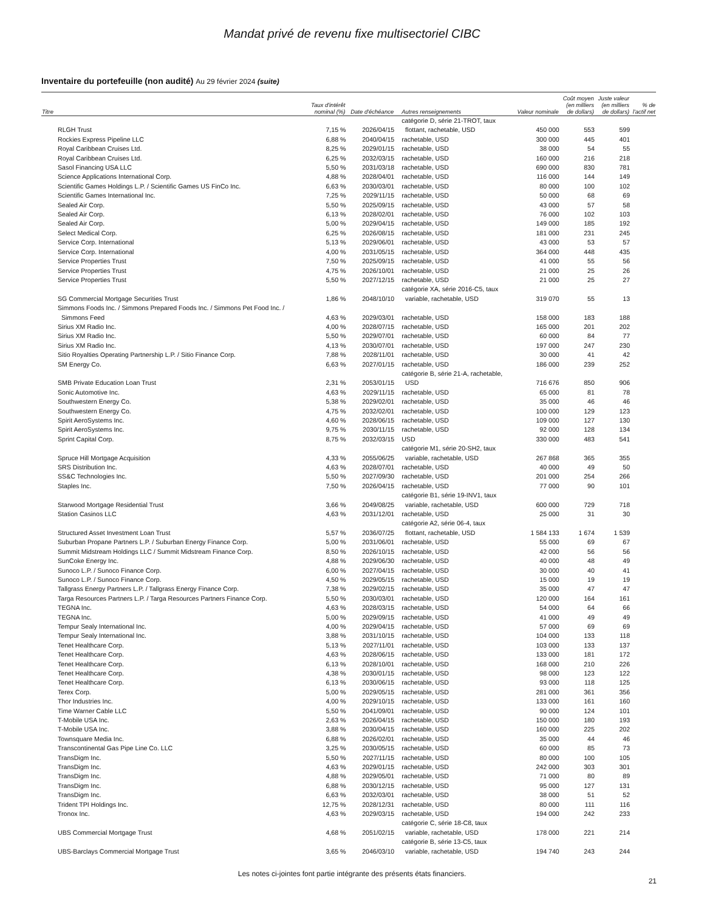Mandat privé de revenu fixe multisectoriel CIBC
Inventaire du portefeuille (non audité) Au 29 février 2024 (suite)
| Titre | Taux d'intérêt nominal (%) | Date d'échéance | Autres renseignements | Valeur nominale | Coût moyen (en milliers de dollars) | Juste valeur (en milliers de dollars) | % de l'actif net |
| --- | --- | --- | --- | --- | --- | --- | --- |
| RLGH Trust | 7,15 % | 2026/04/15 | catégorie D, série 21-TROT, taux flottant, rachetable, USD | 450 000 | 553 | 599 | |
| Rockies Express Pipeline LLC | 6,88 % | 2040/04/15 | rachetable, USD | 300 000 | 445 | 401 | |
| Royal Caribbean Cruises Ltd. | 8,25 % | 2029/01/15 | rachetable, USD | 38 000 | 54 | 55 | |
| Royal Caribbean Cruises Ltd. | 6,25 % | 2032/03/15 | rachetable, USD | 160 000 | 216 | 218 | |
| Sasol Financing USA LLC | 5,50 % | 2031/03/18 | rachetable, USD | 690 000 | 830 | 781 | |
| Science Applications International Corp. | 4,88 % | 2028/04/01 | rachetable, USD | 116 000 | 144 | 149 | |
| Scientific Games Holdings L.P. / Scientific Games US FinCo Inc. | 6,63 % | 2030/03/01 | rachetable, USD | 80 000 | 100 | 102 | |
| Scientific Games International Inc. | 7,25 % | 2029/11/15 | rachetable, USD | 50 000 | 68 | 69 | |
| Sealed Air Corp. | 5,50 % | 2025/09/15 | rachetable, USD | 43 000 | 57 | 58 | |
| Sealed Air Corp. | 6,13 % | 2028/02/01 | rachetable, USD | 76 000 | 102 | 103 | |
| Sealed Air Corp. | 5,00 % | 2029/04/15 | rachetable, USD | 149 000 | 185 | 192 | |
| Select Medical Corp. | 6,25 % | 2026/08/15 | rachetable, USD | 181 000 | 231 | 245 | |
| Service Corp. International | 5,13 % | 2029/06/01 | rachetable, USD | 43 000 | 53 | 57 | |
| Service Corp. International | 4,00 % | 2031/05/15 | rachetable, USD | 364 000 | 448 | 435 | |
| Service Properties Trust | 7,50 % | 2025/09/15 | rachetable, USD | 41 000 | 55 | 56 | |
| Service Properties Trust | 4,75 % | 2026/10/01 | rachetable, USD | 21 000 | 25 | 26 | |
| Service Properties Trust | 5,50 % | 2027/12/15 | rachetable, USD | 21 000 | 25 | 27 | |
| SG Commercial Mortgage Securities Trust | 1,86 % | 2048/10/10 | catégorie XA, série 2016-C5, taux variable, rachetable, USD | 319 070 | 55 | 13 | |
| Simmons Foods Inc. / Simmons Prepared Foods Inc. / Simmons Pet Food Inc. / Simmons Feed | 4,63 % | 2029/03/01 | rachetable, USD | 158 000 | 183 | 188 | |
| Sirius XM Radio Inc. | 4,00 % | 2028/07/15 | rachetable, USD | 165 000 | 201 | 202 | |
| Sirius XM Radio Inc. | 5,50 % | 2029/07/01 | rachetable, USD | 60 000 | 84 | 77 | |
| Sirius XM Radio Inc. | 4,13 % | 2030/07/01 | rachetable, USD | 197 000 | 247 | 230 | |
| Sitio Royalties Operating Partnership L.P. / Sitio Finance Corp. | 7,88 % | 2028/11/01 | rachetable, USD | 30 000 | 41 | 42 | |
| SM Energy Co. | 6,63 % | 2027/01/15 | rachetable, USD | 186 000 | 239 | 252 | |
| SMB Private Education Loan Trust | 2,31 % | 2053/01/15 | catégorie B, série 21-A, rachetable, USD | 716 676 | 850 | 906 | |
| Sonic Automotive Inc. | 4,63 % | 2029/11/15 | rachetable, USD | 65 000 | 81 | 78 | |
| Southwestern Energy Co. | 5,38 % | 2029/02/01 | rachetable, USD | 35 000 | 46 | 46 | |
| Southwestern Energy Co. | 4,75 % | 2032/02/01 | rachetable, USD | 100 000 | 129 | 123 | |
| Spirit AeroSystems Inc. | 4,60 % | 2028/06/15 | rachetable, USD | 109 000 | 127 | 130 | |
| Spirit AeroSystems Inc. | 9,75 % | 2030/11/15 | rachetable, USD | 92 000 | 128 | 134 | |
| Sprint Capital Corp. | 8,75 % | 2032/03/15 | USD | 330 000 | 483 | 541 | |
| Spruce Hill Mortgage Acquisition | 4,33 % | 2055/06/25 | catégorie M1, série 20-SH2, taux variable, rachetable, USD | 267 868 | 365 | 355 | |
| SRS Distribution Inc. | 4,63 % | 2028/07/01 | rachetable, USD | 40 000 | 49 | 50 | |
| SS&C Technologies Inc. | 5,50 % | 2027/09/30 | rachetable, USD | 201 000 | 254 | 266 | |
| Staples Inc. | 7,50 % | 2026/04/15 | rachetable, USD | 77 000 | 90 | 101 | |
| Starwood Mortgage Residential Trust | 3,66 % | 2049/08/25 | catégorie B1, série 19-INV1, taux variable, rachetable, USD | 600 000 | 729 | 718 | |
| Station Casinos LLC | 4,63 % | 2031/12/01 | rachetable, USD | 25 000 | 31 | 30 | |
| Structured Asset Investment Loan Trust | 5,57 % | 2036/07/25 | catégorie A2, série 06-4, taux flottant, rachetable, USD | 1 584 133 | 1 674 | 1 539 | |
| Suburban Propane Partners L.P. / Suburban Energy Finance Corp. | 5,00 % | 2031/06/01 | rachetable, USD | 55 000 | 69 | 67 | |
| Summit Midstream Holdings LLC / Summit Midstream Finance Corp. | 8,50 % | 2026/10/15 | rachetable, USD | 42 000 | 56 | 56 | |
| SunCoke Energy Inc. | 4,88 % | 2029/06/30 | rachetable, USD | 40 000 | 48 | 49 | |
| Sunoco L.P. / Sunoco Finance Corp. | 6,00 % | 2027/04/15 | rachetable, USD | 30 000 | 40 | 41 | |
| Sunoco L.P. / Sunoco Finance Corp. | 4,50 % | 2029/05/15 | rachetable, USD | 15 000 | 19 | 19 | |
| Tallgrass Energy Partners L.P. / Tallgrass Energy Finance Corp. | 7,38 % | 2029/02/15 | rachetable, USD | 35 000 | 47 | 47 | |
| Targa Resources Partners L.P. / Targa Resources Partners Finance Corp. | 5,50 % | 2030/03/01 | rachetable, USD | 120 000 | 164 | 161 | |
| TEGNA Inc. | 4,63 % | 2028/03/15 | rachetable, USD | 54 000 | 64 | 66 | |
| TEGNA Inc. | 5,00 % | 2029/09/15 | rachetable, USD | 41 000 | 49 | 49 | |
| Tempur Sealy International Inc. | 4,00 % | 2029/04/15 | rachetable, USD | 57 000 | 69 | 69 | |
| Tempur Sealy International Inc. | 3,88 % | 2031/10/15 | rachetable, USD | 104 000 | 133 | 118 | |
| Tenet Healthcare Corp. | 5,13 % | 2027/11/01 | rachetable, USD | 103 000 | 133 | 137 | |
| Tenet Healthcare Corp. | 4,63 % | 2028/06/15 | rachetable, USD | 133 000 | 181 | 172 | |
| Tenet Healthcare Corp. | 6,13 % | 2028/10/01 | rachetable, USD | 168 000 | 210 | 226 | |
| Tenet Healthcare Corp. | 4,38 % | 2030/01/15 | rachetable, USD | 98 000 | 123 | 122 | |
| Tenet Healthcare Corp. | 6,13 % | 2030/06/15 | rachetable, USD | 93 000 | 118 | 125 | |
| Terex Corp. | 5,00 % | 2029/05/15 | rachetable, USD | 281 000 | 361 | 356 | |
| Thor Industries Inc. | 4,00 % | 2029/10/15 | rachetable, USD | 133 000 | 161 | 160 | |
| Time Warner Cable LLC | 5,50 % | 2041/09/01 | rachetable, USD | 90 000 | 124 | 101 | |
| T-Mobile USA Inc. | 2,63 % | 2026/04/15 | rachetable, USD | 150 000 | 180 | 193 | |
| T-Mobile USA Inc. | 3,88 % | 2030/04/15 | rachetable, USD | 160 000 | 225 | 202 | |
| Townsquare Media Inc. | 6,88 % | 2026/02/01 | rachetable, USD | 35 000 | 44 | 46 | |
| Transcontinental Gas Pipe Line Co. LLC | 3,25 % | 2030/05/15 | rachetable, USD | 60 000 | 85 | 73 | |
| TransDigm Inc. | 5,50 % | 2027/11/15 | rachetable, USD | 80 000 | 100 | 105 | |
| TransDigm Inc. | 4,63 % | 2029/01/15 | rachetable, USD | 242 000 | 303 | 301 | |
| TransDigm Inc. | 4,88 % | 2029/05/01 | rachetable, USD | 71 000 | 80 | 89 | |
| TransDigm Inc. | 6,88 % | 2030/12/15 | rachetable, USD | 95 000 | 127 | 131 | |
| TransDigm Inc. | 6,63 % | 2032/03/01 | rachetable, USD | 38 000 | 51 | 52 | |
| Trident TPI Holdings Inc. | 12,75 % | 2028/12/31 | rachetable, USD | 80 000 | 111 | 116 | |
| Tronox Inc. | 4,63 % | 2029/03/15 | rachetable, USD | 194 000 | 242 | 233 | |
| UBS Commercial Mortgage Trust | 4,68 % | 2051/02/15 | catégorie C, série 18-C8, taux variable, rachetable, USD | 178 000 | 221 | 214 | |
| UBS-Barclays Commercial Mortgage Trust | 3,65 % | 2046/03/10 | catégorie B, série 13-C5, taux variable, rachetable, USD | 194 740 | 243 | 244 | |
Les notes ci-jointes font partie intégrante des présents états financiers.
21